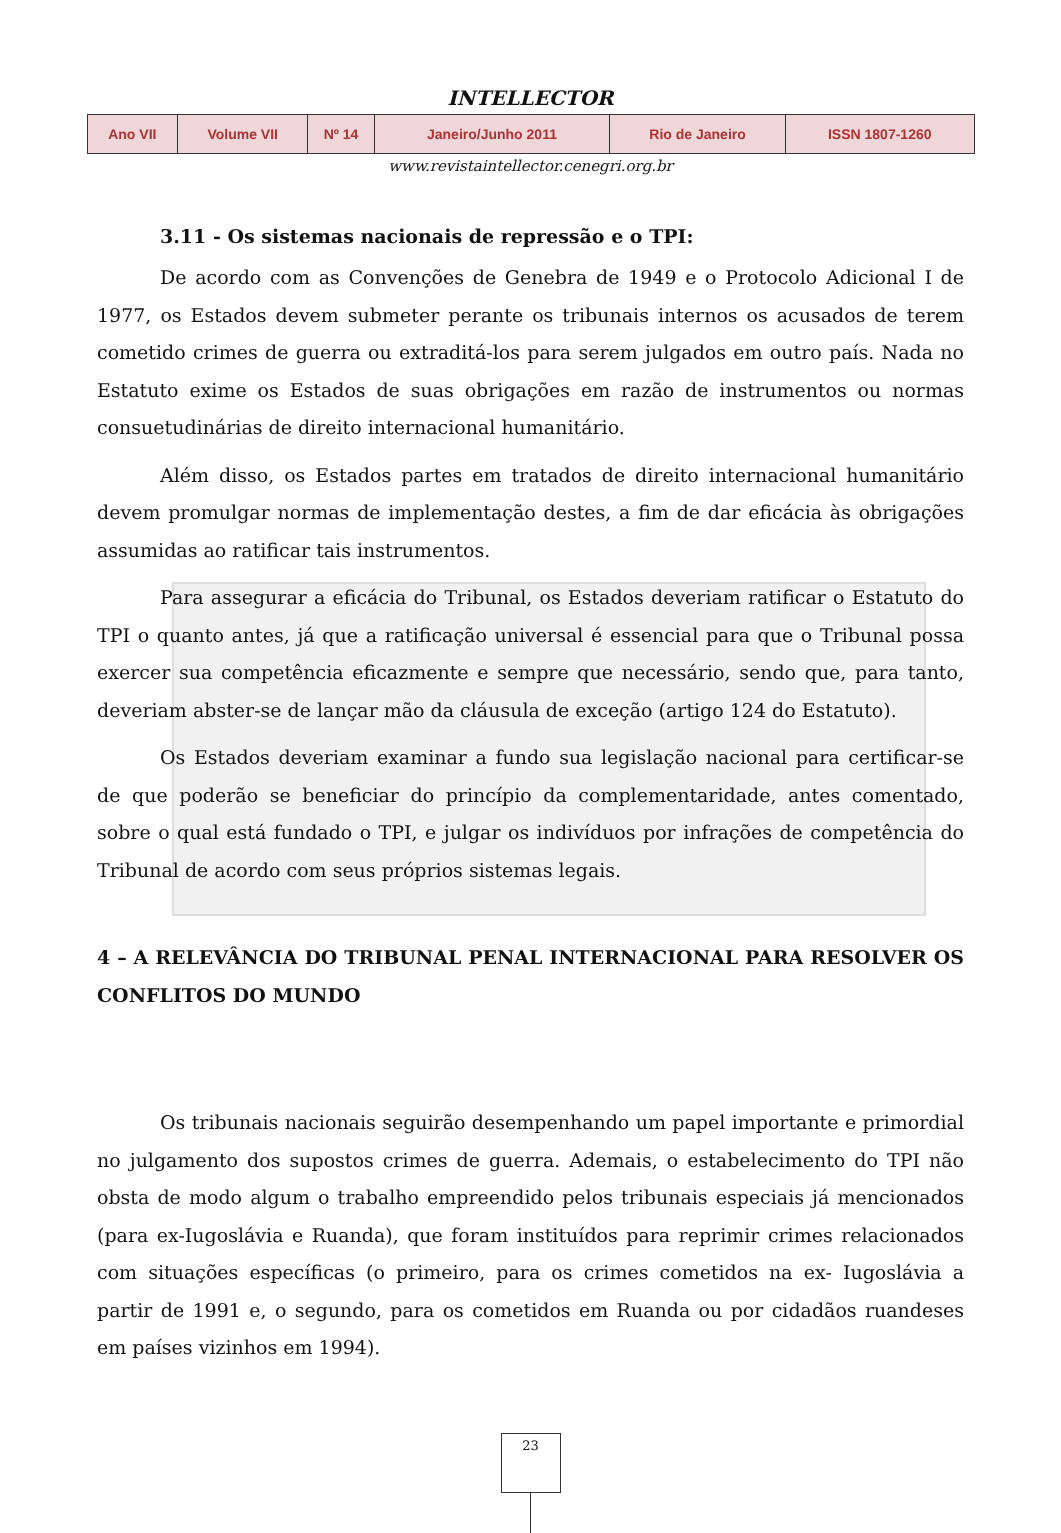INTELLECTOR
| Ano VII | Volume VII | Nº 14 | Janeiro/Junho 2011 | Rio de Janeiro | ISSN 1807-1260 |
www.revistaintellector.cenegri.org.br
3.11 - Os sistemas nacionais de repressão e o TPI:
De acordo com as Convenções de Genebra de 1949 e o Protocolo Adicional I de 1977, os Estados devem submeter perante os tribunais internos os acusados de terem cometido crimes de guerra ou extraditá-los para serem julgados em outro país. Nada no Estatuto exime os Estados de suas obrigações em razão de instrumentos ou normas consuetudinárias de direito internacional humanitário.
Além disso, os Estados partes em tratados de direito internacional humanitário devem promulgar normas de implementação destes, a fim de dar eficácia às obrigações assumidas ao ratificar tais instrumentos.
Para assegurar a eficácia do Tribunal, os Estados deveriam ratificar o Estatuto do TPI o quanto antes, já que a ratificação universal é essencial para que o Tribunal possa exercer sua competência eficazmente e sempre que necessário, sendo que, para tanto, deveriam abster-se de lançar mão da cláusula de exceção (artigo 124 do Estatuto).
Os Estados deveriam examinar a fundo sua legislação nacional para certificar-se de que poderão se beneficiar do princípio da complementaridade, antes comentado, sobre o qual está fundado o TPI, e julgar os indivíduos por infrações de competência do Tribunal de acordo com seus próprios sistemas legais.
4 – A RELEVÂNCIA DO TRIBUNAL PENAL INTERNACIONAL PARA RESOLVER OS CONFLITOS DO MUNDO
Os tribunais nacionais seguirão desempenhando um papel importante e primordial no julgamento dos supostos crimes de guerra. Ademais, o estabelecimento do TPI não obsta de modo algum o trabalho empreendido pelos tribunais especiais já mencionados (para ex-Iugoslávia e Ruanda), que foram instituídos para reprimir crimes relacionados com situações específicas (o primeiro, para os crimes cometidos na ex- Iugoslávia a partir de 1991 e, o segundo, para os cometidos em Ruanda ou por cidadãos ruandeses em países vizinhos em 1994).
23